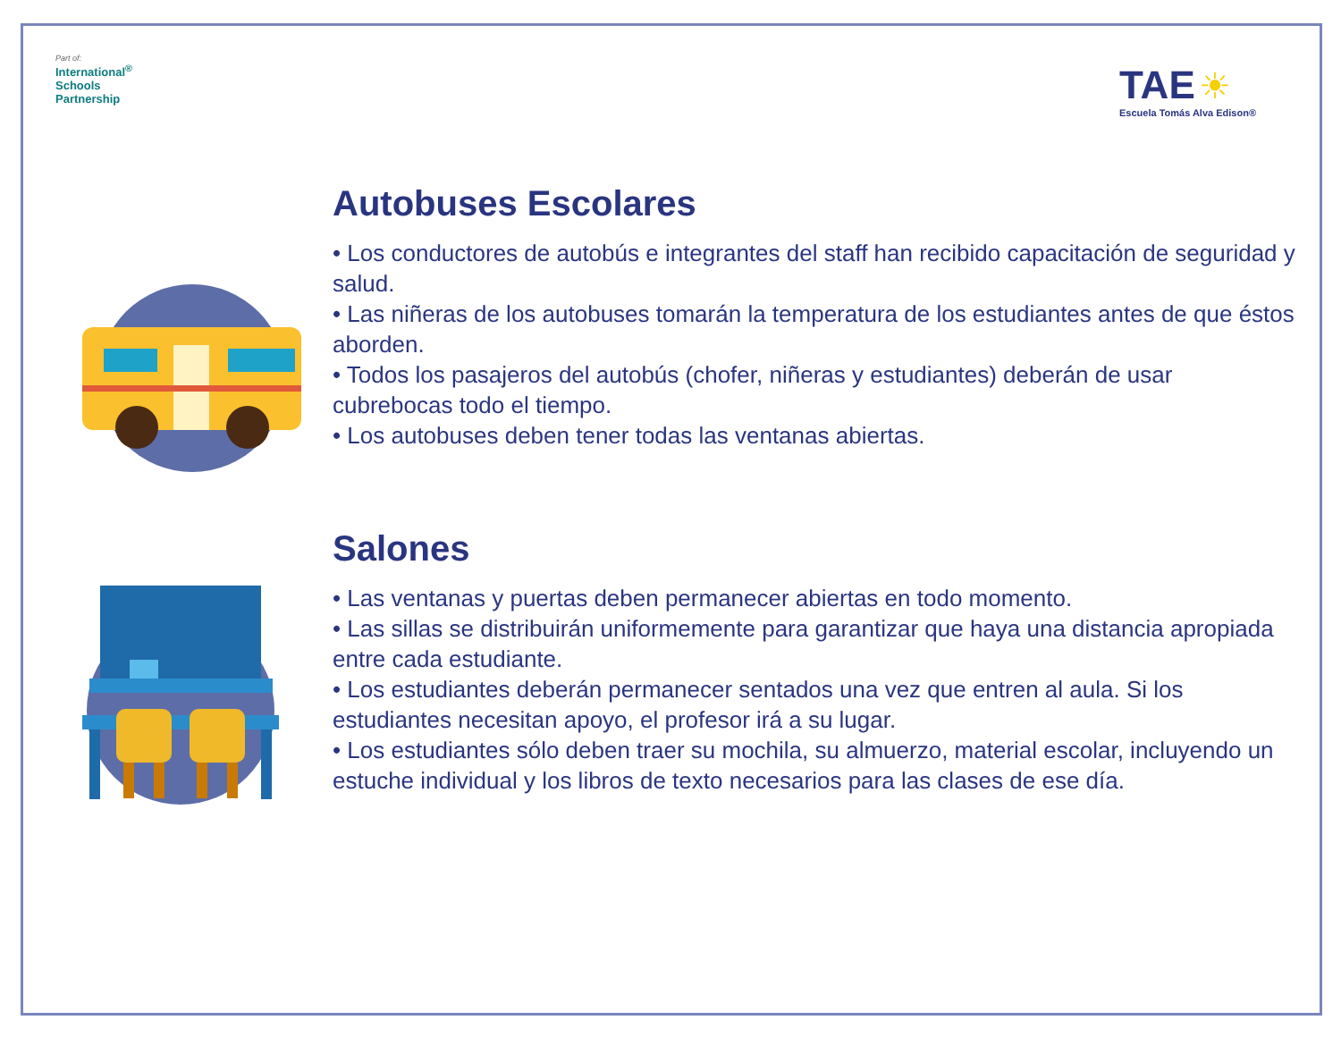Part of:
International<sup>®</sup>
Schools
Partnership
TAE ☀
Escuela Tomás Alva Edison®
Autobuses Escolares
• Los conductores de autobús e integrantes del staff han recibido capacitación de seguridad y salud.
• Las niñeras de los autobuses tomarán la temperatura de los estudiantes antes de que éstos aborden.
• Todos los pasajeros del autobús (chofer, niñeras y estudiantes) deberán de usar cubrebocas todo el tiempo.
• Los autobuses deben tener todas las ventanas abiertas.
Salones
• Las ventanas y puertas deben permanecer abiertas en todo momento.
• Las sillas se distribuirán uniformemente para garantizar que haya una distancia apropiada entre cada estudiante.
• Los estudiantes deberán permanecer sentados una vez que entren al aula. Si los estudiantes necesitan apoyo, el profesor irá a su lugar.
• Los estudiantes sólo deben traer su mochila, su almuerzo, material escolar, incluyendo un estuche individual y los libros de texto necesarios para las clases de ese día.